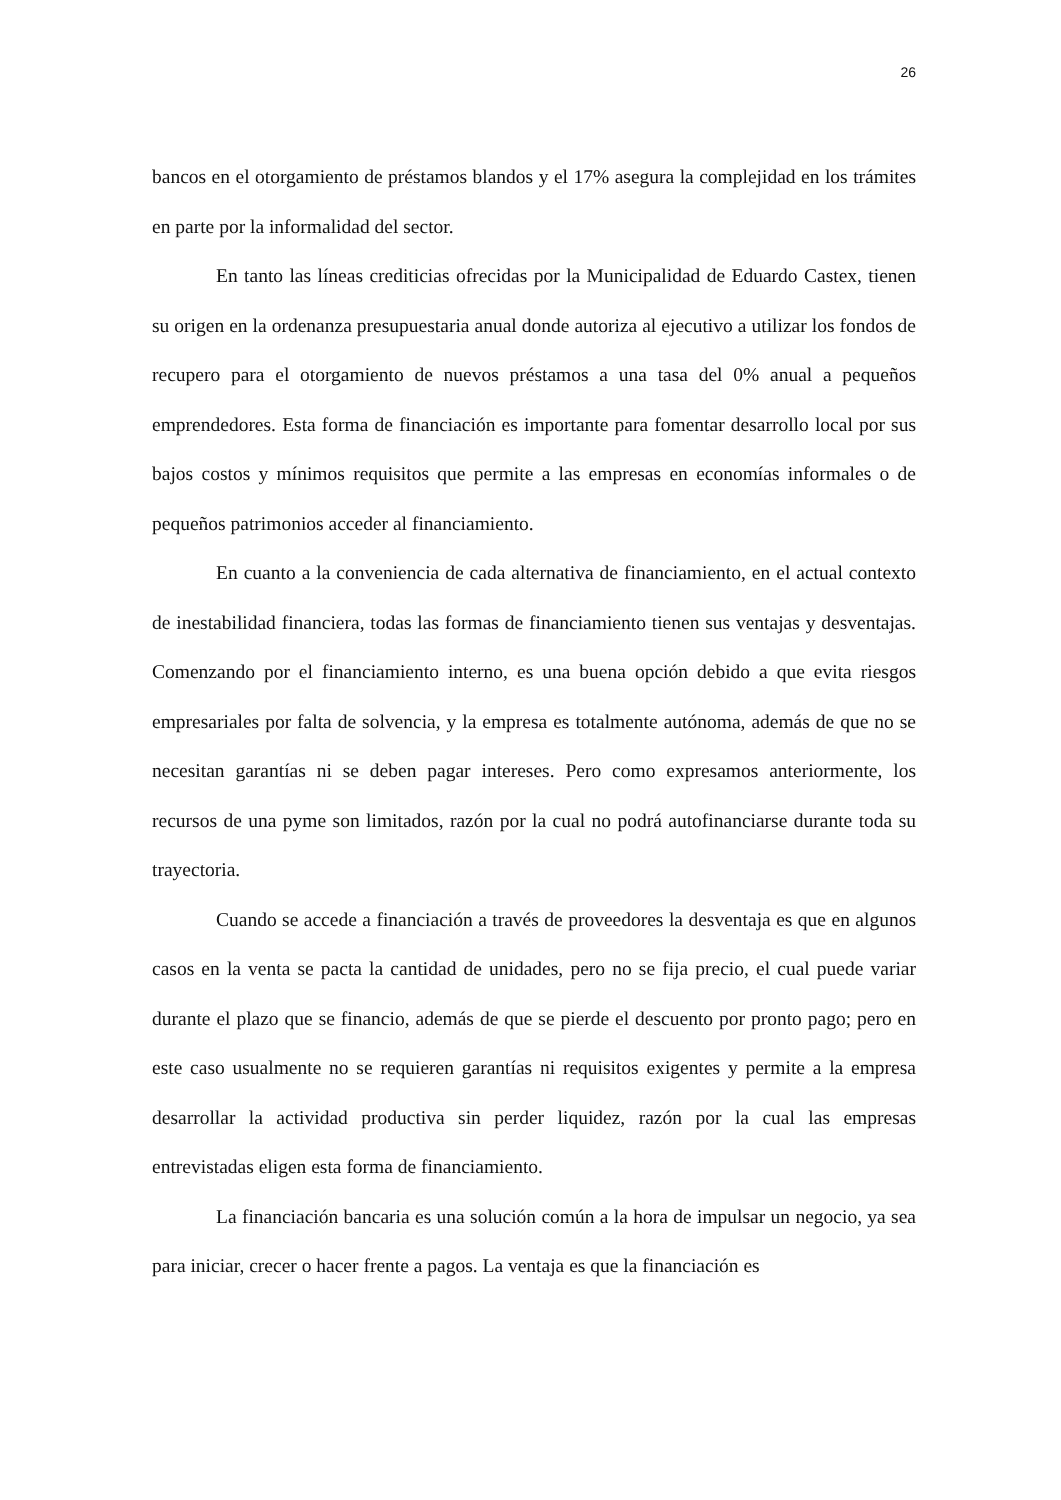26
bancos en el otorgamiento de préstamos blandos y el 17% asegura la complejidad en los trámites en parte por la informalidad del sector.
En tanto las líneas crediticias ofrecidas por la Municipalidad de Eduardo Castex, tienen su origen en la ordenanza presupuestaria anual donde autoriza al ejecutivo a utilizar los fondos de recupero para el otorgamiento de nuevos préstamos a una tasa del 0% anual a pequeños emprendedores. Esta forma de financiación es importante para fomentar desarrollo local por sus bajos costos y mínimos requisitos que permite a las empresas en economías informales o de pequeños patrimonios acceder al financiamiento.
En cuanto a la conveniencia de cada alternativa de financiamiento, en el actual contexto de inestabilidad financiera, todas las formas de financiamiento tienen sus ventajas y desventajas. Comenzando por el financiamiento interno, es una buena opción debido a que evita riesgos empresariales por falta de solvencia, y la empresa es totalmente autónoma, además de que no se necesitan garantías ni se deben pagar intereses. Pero como expresamos anteriormente, los recursos de una pyme son limitados, razón por la cual no podrá autofinanciarse durante toda su trayectoria.
Cuando se accede a financiación a través de proveedores la desventaja es que en algunos casos en la venta se pacta la cantidad de unidades, pero no se fija precio, el cual puede variar durante el plazo que se financio, además de que se pierde el descuento por pronto pago; pero en este caso usualmente no se requieren garantías ni requisitos exigentes y permite a la empresa desarrollar la actividad productiva sin perder liquidez, razón por la cual las empresas entrevistadas eligen esta forma de financiamiento.
La financiación bancaria es una solución común a la hora de impulsar un negocio, ya sea para iniciar, crecer o hacer frente a pagos. La ventaja es que la financiación es